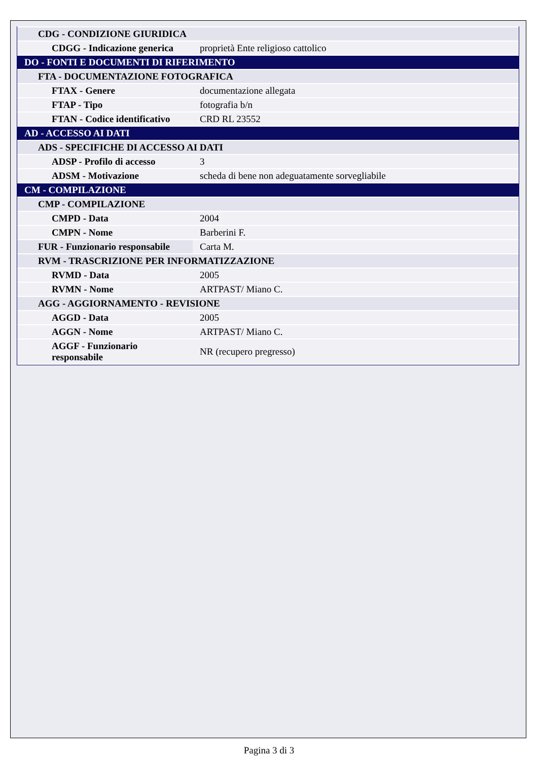| CDG - CONDIZIONE GIURIDICA | |
| CDGG - Indicazione generica | proprietà Ente religioso cattolico |
| DO - FONTI E DOCUMENTI DI RIFERIMENTO | |
| FTA - DOCUMENTAZIONE FOTOGRAFICA | |
| FTAX - Genere | documentazione allegata |
| FTAP - Tipo | fotografia b/n |
| FTAN - Codice identificativo | CRD RL 23552 |
| AD - ACCESSO AI DATI | |
| ADS - SPECIFICHE DI ACCESSO AI DATI | |
| ADSP - Profilo di accesso | 3 |
| ADSM - Motivazione | scheda di bene non adeguatamente sorvegliabile |
| CM - COMPILAZIONE | |
| CMP - COMPILAZIONE | |
| CMPD - Data | 2004 |
| CMPN - Nome | Barberini F. |
| FUR - Funzionario responsabile | Carta M. |
| RVM - TRASCRIZIONE PER INFORMATIZZAZIONE | |
| RVMD - Data | 2005 |
| RVMN - Nome | ARTPAST/ Miano C. |
| AGG - AGGIORNAMENTO - REVISIONE | |
| AGGD - Data | 2005 |
| AGGN - Nome | ARTPAST/ Miano C. |
| AGGF - Funzionario responsabile | NR (recupero pregresso) |
Pagina 3 di 3